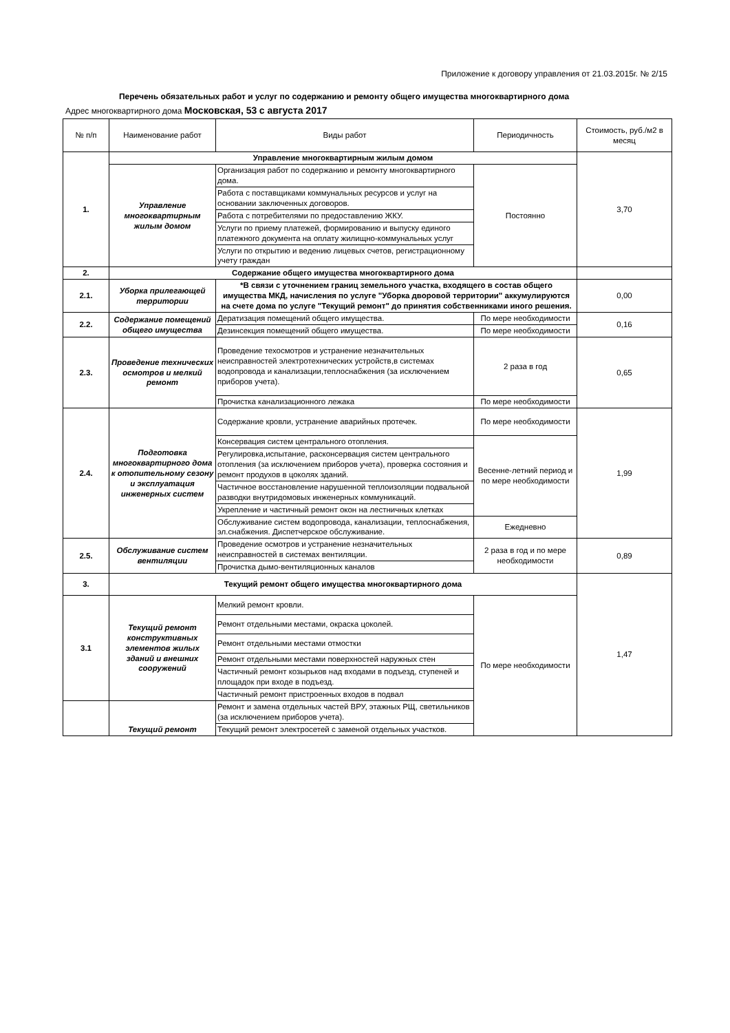Приложение к договору управления от 21.03.2015г. № 2/15
Перечень обязательных работ и услуг по содержанию и ремонту общего имущества многоквартирного дома
Адрес многоквартирного дома Московская, 53 с августа 2017
| № п/п | Наименование работ | Виды работ | Периодичность | Стоимость, руб./м2 в месяц |
| --- | --- | --- | --- | --- |
| 1. | Управление многоквартирным жилым домом | | | 3,70 |
| | Управление многоквартирным жилым домом | Организация работ по содержанию и ремонту многоквартирного дома. | Постоянно | |
| | | Работа с поставщиками коммунальных ресурсов и услуг на основании заключенных договоров. | | |
| | | Работа с потребителями по предоставлению ЖКУ. | | |
| | | Услуги по приему платежей, формированию и выпуску единого платежного документа на оплату жилищно-коммунальных услуг | | |
| | | Услуги по открытию и ведению лицевых счетов, регистрационному учету граждан | | |
| 2. | Содержание общего имущества многоквартирного дома | | | |
| 2.1. | Уборка прилегающей территории | *В связи с уточнением границ земельного участка, входящего в состав общего имущества МКД, начисления по услуге "Уборка дворовой территории" аккумулируются на счете дома по услуге "Текущий ремонт" до принятия собственниками иного решения. | | 0,00 |
| 2.2. | Содержание помещений общего имущества | Дератизация помещений общего имущества. | По мере необходимости | 0,16 |
| | | Дезинсекция помещений общего имущества. | По мере необходимости | |
| 2.3. | Проведение технических осмотров и мелкий ремонт | Проведение техосмотров и устранение незначительных неисправностей электротехнических устройств,в системах водопровода и канализации,теплоснабжения (за исключением приборов учета). | 2 раза в год | 0,65 |
| | | Прочистка канализационного лежака | По мере необходимости | |
| 2.4. | Подготовка многоквартирного дома к отопительному сезону и эксплуатация инженерных систем | Содержание кровли, устранение аварийных протечек. | По мере необходимости | 1,99 |
| | | Консервация систем центрального отопления. | Весенне-летний период и по мере необходимости | |
| | | Регулировка,испытание, расконсервация систем центрального отопления (за исключением приборов учета), проверка состояния и ремонт продухов в цоколях зданий. | | |
| | | Частичное восстановление нарушенной теплоизоляции подвальной разводки внутридомовых инженерных коммуникаций. | | |
| | | Укрепление и частичный ремонт окон на лестничных клетках | | |
| | | Обслуживание систем водопровода, канализации, теплоснабжения, эл.снабжения. Диспетчерское обслуживание. | Ежедневно | |
| 2.5. | Обслуживание систем вентиляции | Проведение осмотров и устранение незначительных неисправностей в системах вентиляции. | 2 раза в год и по мере необходимости | 0,89 |
| | | Прочистка дымо-вентиляционных каналов | | |
| 3. | Текущий ремонт общего имущества многоквартирного дома | | | 1,47 |
| 3.1 | Текущий ремонт конструктивных элементов жилых зданий и внешних сооружений | Мелкий ремонт кровли. | По мере необходимости | |
| | | Ремонт отдельными местами, окраска цоколей. | | |
| | | Ремонт отдельными местами отмостки | | |
| | | Ремонт отдельными местами поверхностей наружных стен | | |
| | | Частичный ремонт козырьков над входами в подъезд, ступеней и площадок при входе в подъезд. | | |
| | | Частичный ремонт пристроенных входов в подвал | | |
| | Текущий ремонт | Ремонт и замена отдельных частей ВРУ, этажных РЩ, светильников (за исключением приборов учета). | | |
| | | Текущий ремонт электросетей с заменой отдельных участков. | | |